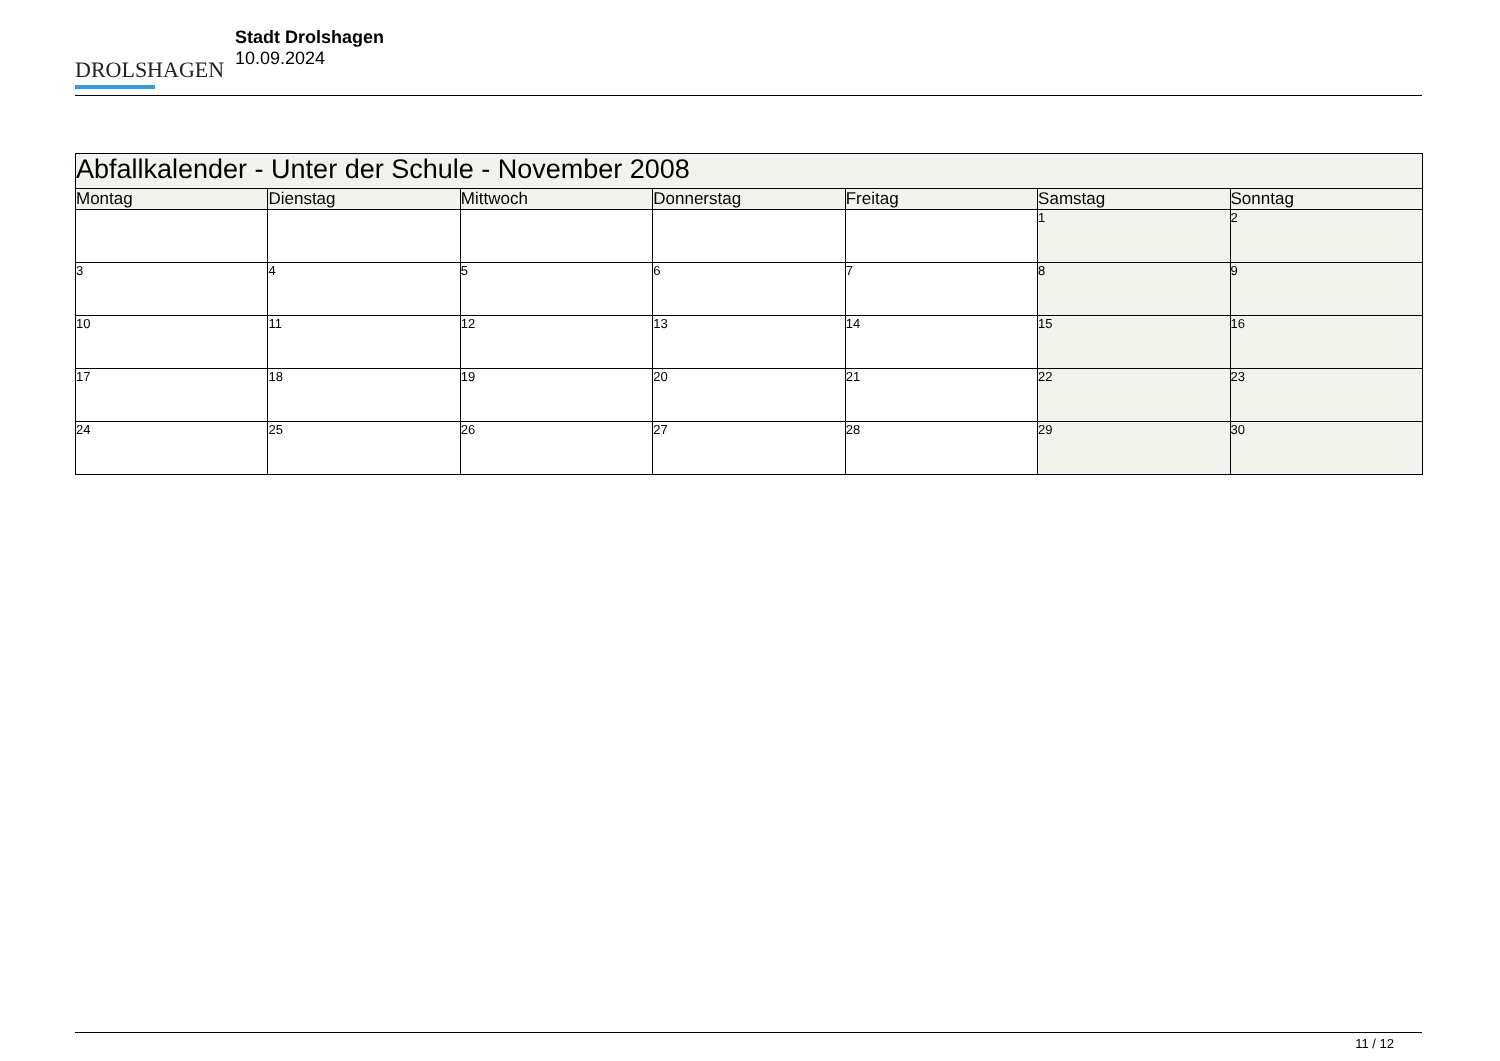DROLSHAGEN
Stadt Drolshagen
10.09.2024
| Abfallkalender - Unter der Schule - November 2008 | | | | | | |
| Montag | Dienstag | Mittwoch | Donnerstag | Freitag | Samstag | Sonntag |
| | | | | | 1 | 2 |
| 3 | 4 | 5 | 6 | 7 | 8 | 9 |
| 10 | 11 | 12 | 13 | 14 | 15 | 16 |
| 17 | 18 | 19 | 20 | 21 | 22 | 23 |
| 24 | 25 | 26 | 27 | 28 | 29 | 30 |
11 / 12